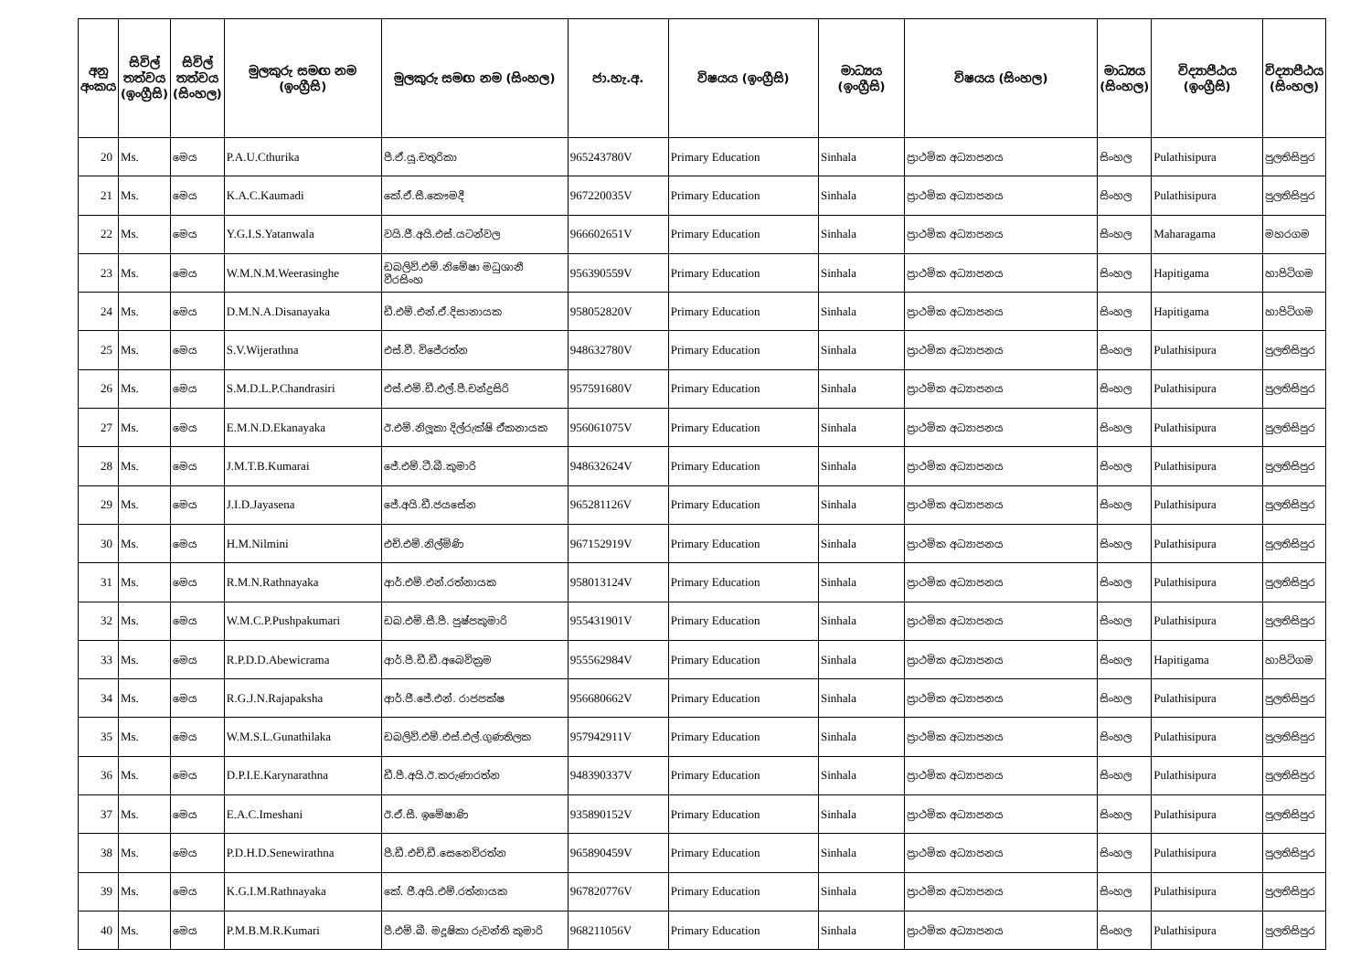| අනු අංකය | සිවිල් තත්වය (ඉංග්‍රීසි) | සිවිල් තත්වය (සිංහල) | මුලකුරු සමඟ නම (ඉංග්‍රීසි) | මුලකුරු සමඟ නම (සිංහල) | ජා.හැ.අ. | විෂයය (ඉංග්‍රීසි) | මාධ්‍යය (ඉංග්‍රීසි) | විෂයය (සිංහල) | මාධ්‍යය (සිංහල) | විද්‍යාපීඨය (ඉංග්‍රීසි) | විද්‍යාපීඨය (සිංහල) |
| --- | --- | --- | --- | --- | --- | --- | --- | --- | --- | --- | --- |
| 20 | Ms. | මෙය | P.A.U.Cthurika | පී.ඒ.යූ.චතුරිකා | 965243780V | Primary Education | Sinhala | ප්‍රාථමික අධ්‍යාපනය | සිංහල | Pulathisipura | පුලතිසිපුර |
| 21 | Ms. | මෙය | K.A.C.Kaumadi | කේ.ඒ.සී.කෞමදී | 967220035V | Primary Education | Sinhala | ප්‍රාථමික අධ්‍යාපනය | සිංහල | Pulathisipura | පුලතිසිපුර |
| 22 | Ms. | මෙය | Y.G.I.S.Yatanwala | වයි.ජී.අයි.එස්.යටන්වල | 966602651V | Primary Education | Sinhala | ප්‍රාථමික අධ්‍යාපනය | සිංහල | Maharagama | මහරගම |
| 23 | Ms. | මෙය | W.M.N.M.Weerasinghe | ඩබලිව්.එම්.නිමේෂා මධුශානී වීරසිංහ | 956390559V | Primary Education | Sinhala | ප්‍රාථමික අධ්‍යාපනය | සිංහල | Hapitigama | හාපිටිගම |
| 24 | Ms. | මෙය | D.M.N.A.Disanayaka | ඩී.එම්.එන්.ඒ.දිසානායක | 958052820V | Primary Education | Sinhala | ප්‍රාථමික අධ්‍යාපනය | සිංහල | Hapitigama | හාපිටිගම |
| 25 | Ms. | මෙය | S.V.Wijerathna | එස්.වී. විජේරත්න | 948632780V | Primary Education | Sinhala | ප්‍රාථමික අධ්‍යාපනය | සිංහල | Pulathisipura | පුලතිසිපුර |
| 26 | Ms. | මෙය | S.M.D.L.P.Chandrasiri | එස්.එම්.ඩී.එල්.පී.චන්ද්‍රසිරි | 957591680V | Primary Education | Sinhala | ප්‍රාථමික අධ්‍යාපනය | සිංහල | Pulathisipura | පුලතිසිපුර |
| 27 | Ms. | මෙය | E.M.N.D.Ekanayaka | ඊ.එම්.නිලූකා දිල්රුක්ෂි ඒකනායක | 956061075V | Primary Education | Sinhala | ප්‍රාථමික අධ්‍යාපනය | සිංහල | Pulathisipura | පුලතිසිපුර |
| 28 | Ms. | මෙය | J.M.T.B.Kumarai | ජේ.එම්.ටී.බී.කුමාරි | 948632624V | Primary Education | Sinhala | ප්‍රාථමික අධ්‍යාපනය | සිංහල | Pulathisipura | පුලතිසිපුර |
| 29 | Ms. | මෙය | J.I.D.Jayasena | ජේ.අයි.ඩී.ජයසේන | 965281126V | Primary Education | Sinhala | ප්‍රාථමික අධ්‍යාපනය | සිංහල | Pulathisipura | පුලතිසිපුර |
| 30 | Ms. | මෙය | H.M.Nilmini | එච්.එම්.නිල්මිණි | 967152919V | Primary Education | Sinhala | ප්‍රාථමික අධ්‍යාපනය | සිංහල | Pulathisipura | පුලතිසිපුර |
| 31 | Ms. | මෙය | R.M.N.Rathnayaka | ආර්.එම්.එන්.රත්නායක | 958013124V | Primary Education | Sinhala | ප්‍රාථමික අධ්‍යාපනය | සිංහල | Pulathisipura | පුලතිසිපුර |
| 32 | Ms. | මෙය | W.M.C.P.Pushpakumari | ඩබ.එම්.සී.පී. පුෂ්පකුමාරි | 955431901V | Primary Education | Sinhala | ප්‍රාථමික අධ්‍යාපනය | සිංහල | Pulathisipura | පුලතිසිපුර |
| 33 | Ms. | මෙය | R.P.D.D.Abewicrama | ආර්.පී.ඩී.ඩී.අබෙවික්‍රම | 955562984V | Primary Education | Sinhala | ප්‍රාථමික අධ්‍යාපනය | සිංහල | Hapitigama | හාපිටිගම |
| 34 | Ms. | මෙය | R.G.J.N.Rajapaksha | ආර්.ජී.ජේ.එන්. රාජපක්ෂ | 956680662V | Primary Education | Sinhala | ප්‍රාථමික අධ්‍යාපනය | සිංහල | Pulathisipura | පුලතිසිපුර |
| 35 | Ms. | මෙය | W.M.S.L.Gunathilaka | ඩබලිව්.එම්.එස්.එල්.ගුණතිලක | 957942911V | Primary Education | Sinhala | ප්‍රාථමික අධ්‍යාපනය | සිංහල | Pulathisipura | පුලතිසිපුර |
| 36 | Ms. | මෙය | D.P.I.E.Karynarathna | ඩී.පී.අයි.ඊ.කරුණාරත්න | 948390337V | Primary Education | Sinhala | ප්‍රාථමික අධ්‍යාපනය | සිංහල | Pulathisipura | පුලතිසිපුර |
| 37 | Ms. | මෙය | E.A.C.Imeshani | ඊ.ඒ.සී. ඉමේෂාණි | 935890152V | Primary Education | Sinhala | ප්‍රාථමික අධ්‍යාපනය | සිංහල | Pulathisipura | පුලතිසිපුර |
| 38 | Ms. | මෙය | P.D.H.D.Senewirathna | පී.ඩී.එච්.ඩී.සෙනෙවිරත්න | 965890459V | Primary Education | Sinhala | ප්‍රාථමික අධ්‍යාපනය | සිංහල | Pulathisipura | පුලතිසිපුර |
| 39 | Ms. | මෙය | K.G.I.M.Rathnayaka | කේ. ජී.අයි.එම්.රත්නායක | 967820776V | Primary Education | Sinhala | ප්‍රාථමික අධ්‍යාපනය | සිංහල | Pulathisipura | පුලතිසිපුර |
| 40 | Ms. | මෙය | P.M.B.M.R.Kumari | පී.එම්.බී. මදූෂිකා රුවන්ති කුමාරි | 968211056V | Primary Education | Sinhala | ප්‍රාථමික අධ්‍යාපනය | සිංහල | Pulathisipura | පුලතිසිපුර |